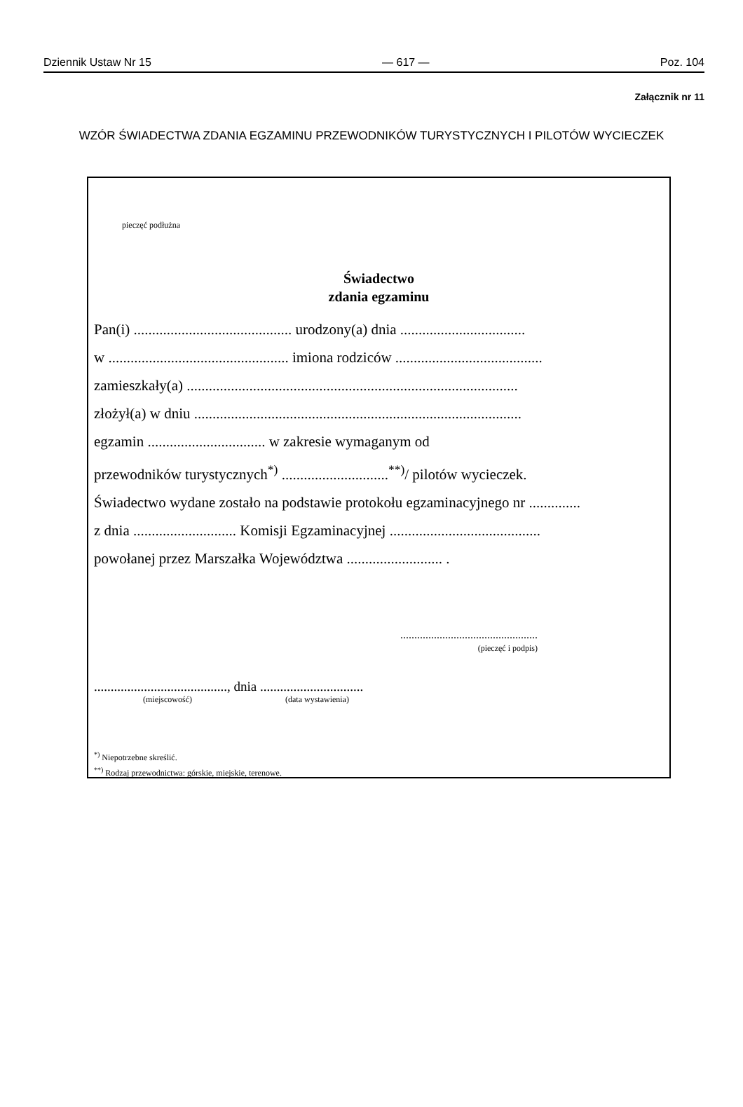Dziennik Ustaw Nr 15 — 617 — Poz. 104
Załącznik nr 11
WZÓR ŚWIADECTWA ZDANIA EGZAMINU PRZEWODNIKÓW TURYSTYCZNYCH I PILOTÓW WYCIECZEK
pieczęć podłużna
Świadectwo
zdania egzaminu
Pan(i) ........................................... urodzony(a) dnia ..................................
w ................................................. imiona rodziców ........................................
zamieszkały(a) ..........................................................................................
złożył(a) w dniu .........................................................................................
egzamin ................................ w zakresie wymaganym od
przewodników turystycznych<sup>*)</sup> .............................<sup>**)</sup>/ pilotów wycieczek.
Świadectwo wydane zostało na podstawie protokołu egzaminacyjnego nr ..............
z dnia ............................ Komisji Egzaminacyjnej .........................................
powołanej przez Marszałka Województwa .......................... .
.................................................
(pieczęć i podpis)
........................................, dnia ...............................
(miejscowość) (data wystawienia)
<sup>*)</sup> Niepotrzebne skreślić.
<sup>**)</sup> Rodzaj przewodnictwa: górskie, miejskie, terenowe.